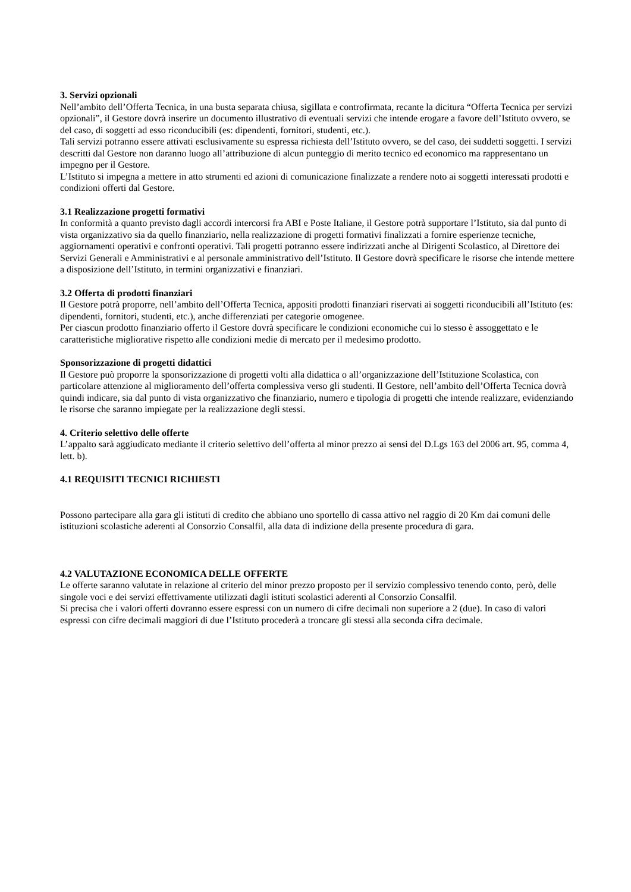3. Servizi opzionali
Nell’ambito dell’Offerta Tecnica, in una busta separata chiusa, sigillata e controfirmata, recante la dicitura “Offerta Tecnica per servizi opzionali”, il Gestore dovrà inserire un documento illustrativo di eventuali servizi che intende erogare a favore dell’Istituto ovvero, se del caso, di soggetti ad esso riconducibili (es: dipendenti, fornitori, studenti, etc.).
Tali servizi potranno essere attivati esclusivamente su espressa richiesta dell’Istituto ovvero, se del caso, dei suddetti soggetti. I servizi descritti dal Gestore non daranno luogo all’attribuzione di alcun punteggio di merito tecnico ed economico ma rappresentano un impegno per il Gestore.
L’Istituto si impegna a mettere in atto strumenti ed azioni di comunicazione finalizzate a rendere noto ai soggetti interessati prodotti e condizioni offerti dal Gestore.
3.1 Realizzazione progetti formativi
In conformità a quanto previsto dagli accordi intercorsi fra ABI e Poste Italiane, il Gestore potrà supportare l’Istituto, sia dal punto di vista organizzativo sia da quello finanziario, nella realizzazione di progetti formativi finalizzati a fornire esperienze tecniche, aggiornamenti operativi e confronti operativi. Tali progetti potranno essere indirizzati anche al Dirigenti Scolastico, al Direttore dei Servizi Generali e Amministrativi e al personale amministrativo dell’Istituto. Il Gestore dovrà specificare le risorse che intende mettere a disposizione dell’Istituto, in termini organizzativi e finanziari.
3.2 Offerta di prodotti finanziari
Il Gestore potrà proporre, nell’ambito dell’Offerta Tecnica, appositi prodotti finanziari riservati ai soggetti riconducibili all’Istituto (es: dipendenti, fornitori, studenti, etc.), anche differenziati per categorie omogenee.
Per ciascun prodotto finanziario offerto il Gestore dovrà specificare le condizioni economiche cui lo stesso è assoggettato e le caratteristiche migliorative rispetto alle condizioni medie di mercato per il medesimo prodotto.
Sponsorizzazione di progetti didattici
Il Gestore può proporre la sponsorizzazione di progetti volti alla didattica o all’organizzazione dell’Istituzione Scolastica, con particolare attenzione al miglioramento dell’offerta complessiva verso gli studenti. Il Gestore, nell’ambito dell’Offerta Tecnica dovrà quindi indicare, sia dal punto di vista organizzativo che finanziario, numero e tipologia di progetti che intende realizzare, evidenziando le risorse che saranno impiegate per la realizzazione degli stessi.
4. Criterio selettivo delle offerte
L’appalto sarà aggiudicato mediante il criterio selettivo dell’offerta al minor prezzo ai sensi del D.Lgs 163 del 2006 art. 95, comma 4, lett. b).
4.1 REQUISITI TECNICI RICHIESTI
Possono partecipare alla gara gli istituti di credito che abbiano uno sportello di cassa attivo nel raggio di 20 Km dai comuni delle istituzioni scolastiche aderenti al Consorzio Consalfil, alla data di indizione della presente procedura di gara.
4.2 VALUTAZIONE ECONOMICA DELLE OFFERTE
Le offerte saranno valutate in relazione al criterio del minor prezzo proposto per il servizio complessivo tenendo conto, però, delle singole voci e dei servizi effettivamente utilizzati dagli istituti scolastici aderenti al Consorzio Consalfil.
Si precisa che i valori offerti dovranno essere espressi con un numero di cifre decimali non superiore a 2 (due). In caso di valori espressi con cifre decimali maggiori di due l’Istituto procederà a troncare gli stessi alla seconda cifra decimale.